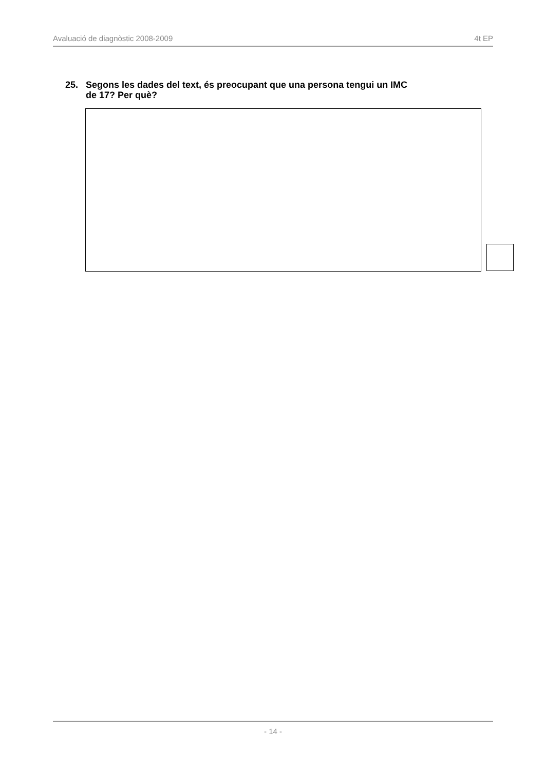Avaluació de diagnòstic 2008-2009 4t EP
25. Segons les dades del text, és preocupant que una persona tengui un IMC
de 17? Per què?
- 14 -